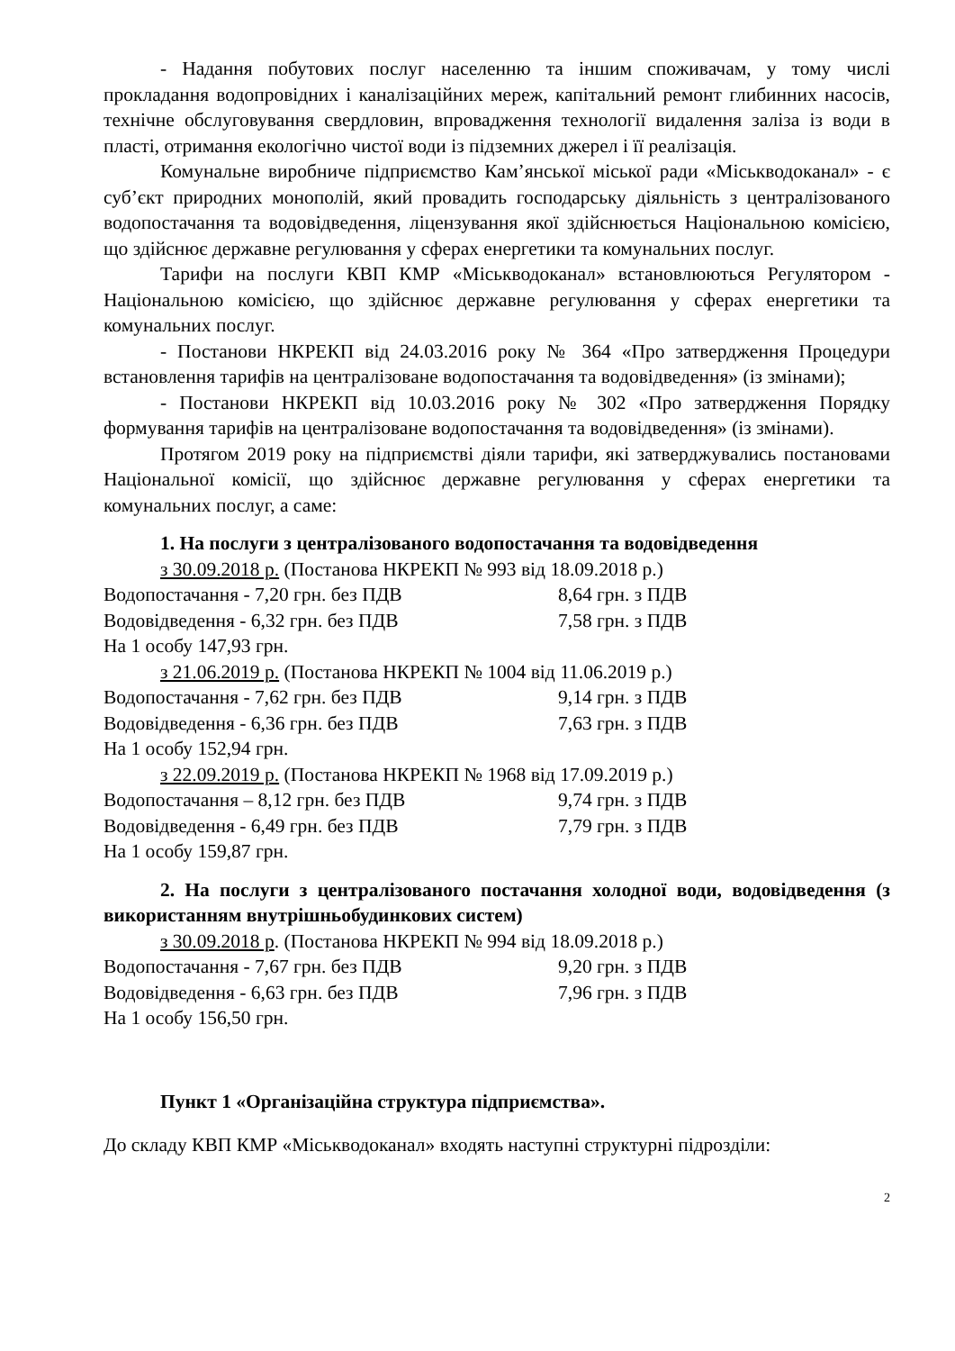- Надання побутових послуг населенню та іншим споживачам, у тому числі прокладання водопровідних і каналізаційних мереж, капітальний ремонт глибинних насосів, технічне обслуговування свердловин, впровадження технології видалення заліза із води в пласті, отримання екологічно чистої води із підземних джерел і її реалізація.
Комунальне виробниче підприємство Кам’янської міської ради «Міськводоканал» - є суб’єкт природних монополій, який провадить господарську діяльність з централізованого водопостачання та водовідведення, ліцензування якої здійснюється Національною комісією, що здійснює державне регулювання у сферах енергетики та комунальних послуг.
Тарифи на послуги КВП КМР «Міськводоканал» встановлюються Регулятором - Національною комісією, що здійснює державне регулювання у сферах енергетики та комунальних послуг.
- Постанови НКРЕКП від 24.03.2016 року № 364 «Про затвердження Процедури встановлення тарифів на централізоване водопостачання та водовідведення» (із змінами);
- Постанови НКРЕКП від 10.03.2016 року № 302 «Про затвердження Порядку формування тарифів на централізоване водопостачання та водовідведення» (із змінами).
Протягом 2019 року на підприємстві діяли тарифи, які затверджувались постановами Національної комісії, що здійснює державне регулювання у сферах енергетики та комунальних послуг, а саме:
1. На послуги з централізованого водопостачання та водовідведення
з 30.09.2018 р. (Постанова НКРЕКП № 993 від 18.09.2018 р.)
Водопостачання - 7,20 грн. без ПДВ 8,64 грн. з ПДВ
Водовідведення - 6,32 грн. без ПДВ 7,58 грн. з ПДВ
На 1 особу 147,93 грн.
з 21.06.2019 р. (Постанова НКРЕКП № 1004 від 11.06.2019 р.)
Водопостачання - 7,62 грн. без ПДВ 9,14 грн. з ПДВ
Водовідведення - 6,36 грн. без ПДВ 7,63 грн. з ПДВ
На 1 особу 152,94 грн.
з 22.09.2019 р. (Постанова НКРЕКП № 1968 від 17.09.2019 р.)
Водопостачання – 8,12 грн. без ПДВ 9,74 грн. з ПДВ
Водовідведення - 6,49 грн. без ПДВ 7,79 грн. з ПДВ
На 1 особу 159,87 грн.
2. На послуги з централізованого постачання холодної води, водовідведення (з використанням внутрішньобудинкових систем)
з 30.09.2018 р. (Постанова НКРЕКП № 994 від 18.09.2018 р.)
Водопостачання - 7,67 грн. без ПДВ 9,20 грн. з ПДВ
Водовідведення - 6,63 грн. без ПДВ 7,96 грн. з ПДВ
На 1 особу 156,50 грн.
Пункт 1 «Організаційна структура підприємства».
До складу КВП КМР «Міськводоканал» входять наступні структурні підрозділи:
2